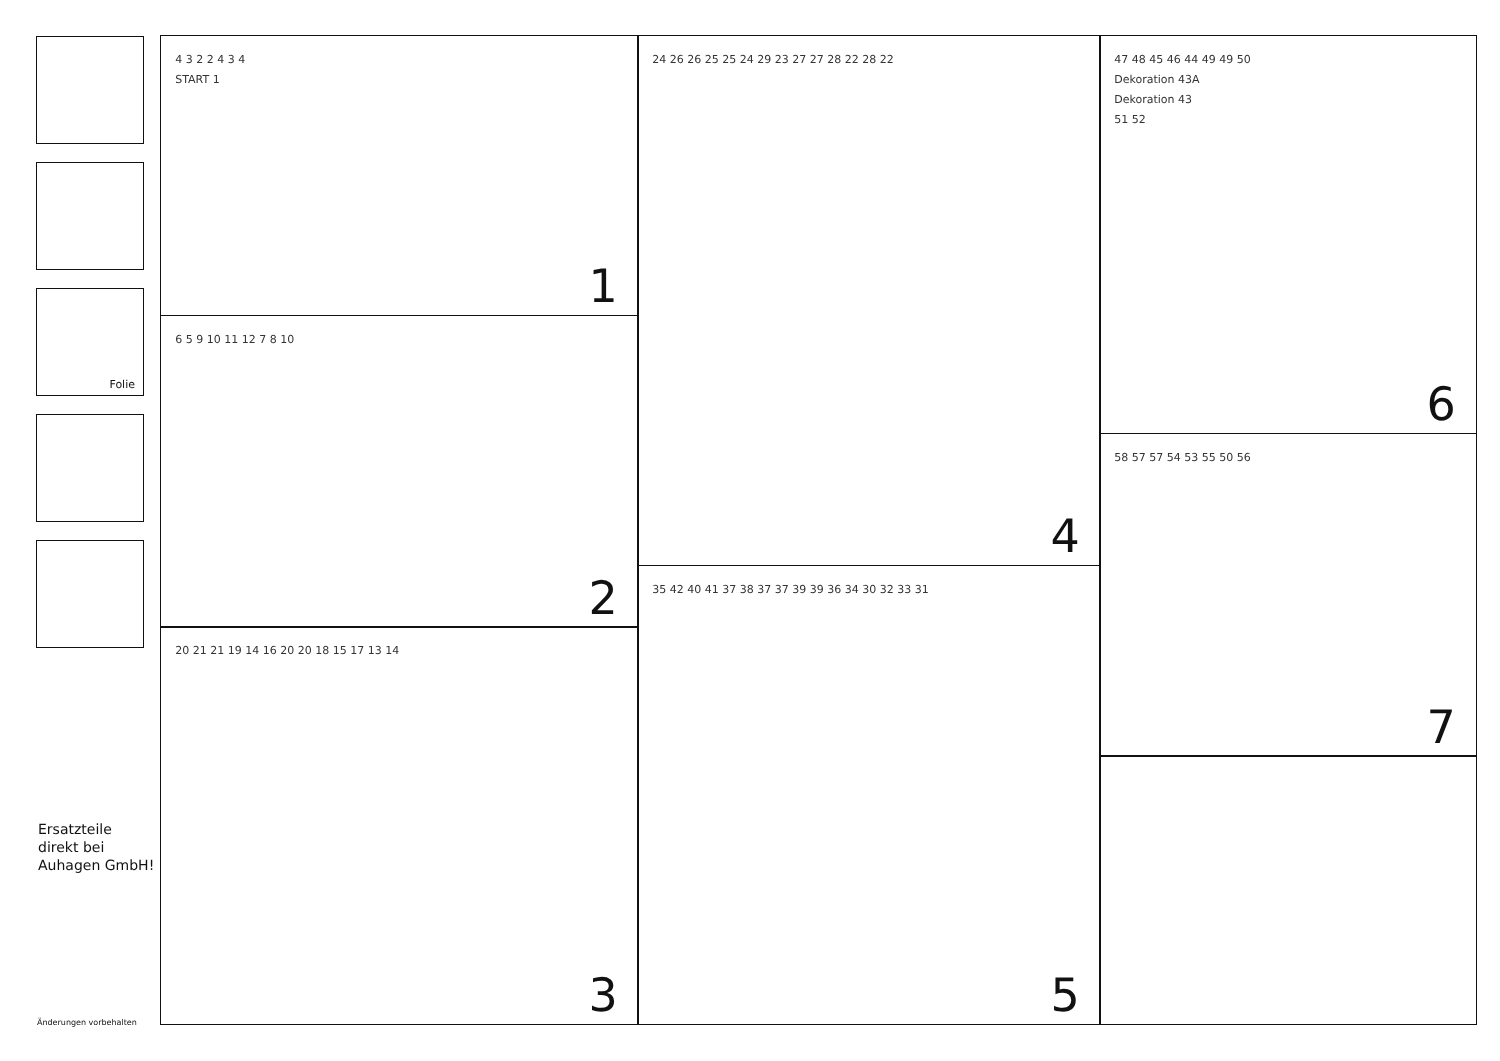Folie
Ersatzteile
direkt bei
Auhagen GmbH!
Änderungen vorbehalten
4 3 2 2 4 3 4
START 1
1
6 5 9 10 11 12 7 8 10
2
20 21 21 19 14 16 20 20 18 15 17 13 14
3
24 26 26 25 25 24 29 23 27 27 28 22 28 22
4
35 42 40 41 37 38 37 37 39 39 36 34 30 32 33 31
5
47 48 45 46 44 49 49 50
Dekoration 43A
Dekoration 43
51 52
6
58 57 57 54 53 55 50 56
7